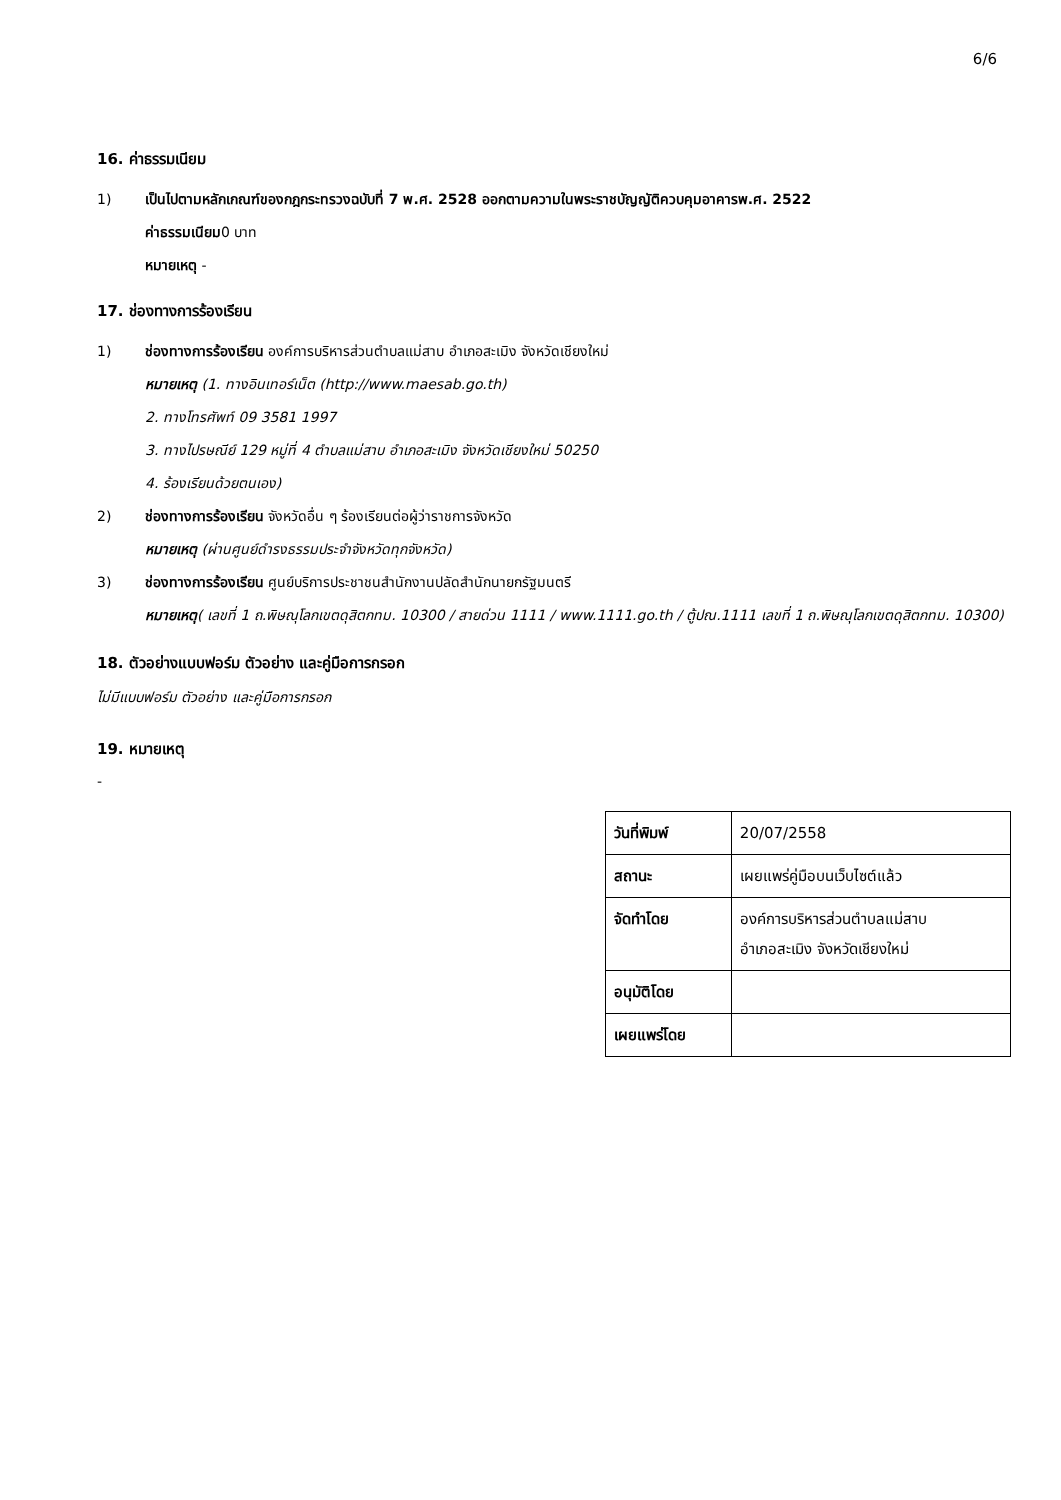6/6
16. ค่าธรรมเนียม
1) เป็นไปตามหลักเกณฑ์ของกฎกระทรวงฉบับที่ 7 พ.ศ. 2528 ออกตามความในพระราชบัญญัติควบคุมอาคารพ.ศ. 2522
ค่าธรรมเนียม0 บาท
หมายเหตุ -
17. ช่องทางการร้องเรียน
1) ช่องทางการร้องเรียน องค์การบริหารส่วนตำบลแม่สาบ อำเภอสะเมิง จังหวัดเชียงใหม่
หมายเหตุ (1. ทางอินเทอร์เน็ต (http://www.maesab.go.th)
2. ทางโทรศัพท์ 09 3581 1997
3. ทางไปรษณีย์ 129 หมู่ที่ 4 ตำบลแม่สาบ อำเภอสะเมิง จังหวัดเชียงใหม่ 50250
4. ร้องเรียนด้วยตนเอง)
2) ช่องทางการร้องเรียน จังหวัดอื่น ๆ ร้องเรียนต่อผู้ว่าราชการจังหวัด
หมายเหตุ (ผ่านศูนย์ดำรงธรรมประจำจังหวัดทุกจังหวัด)
3) ช่องทางการร้องเรียน ศูนย์บริการประชาชนสำนักงานปลัดสำนักนายกรัฐมนตรี
หมายเหตุ( เลขที่ 1 ถ.พิษณุโลกเขตดุสิตกทม. 10300 / สายด่วน 1111 / www.1111.go.th / ตู้ปณ.1111 เลขที่ 1 ถ.พิษณุโลกเขตดุสิตกทม. 10300)
18. ตัวอย่างแบบฟอร์ม ตัวอย่าง และคู่มือการกรอก
ไม่มีแบบฟอร์ม ตัวอย่าง และคู่มือการกรอก
19. หมายเหตุ
-
| วันที่พิมพ์ | 20/07/2558 |
| สถานะ | เผยแพร่คู่มือบนเว็บไซต์แล้ว |
| จัดทำโดย | องค์การบริหารส่วนตำบลแม่สาบ อำเภอสะเมิง จังหวัดเชียงใหม่ |
| อนุมัติโดย | |
| เผยแพร่โดย | |